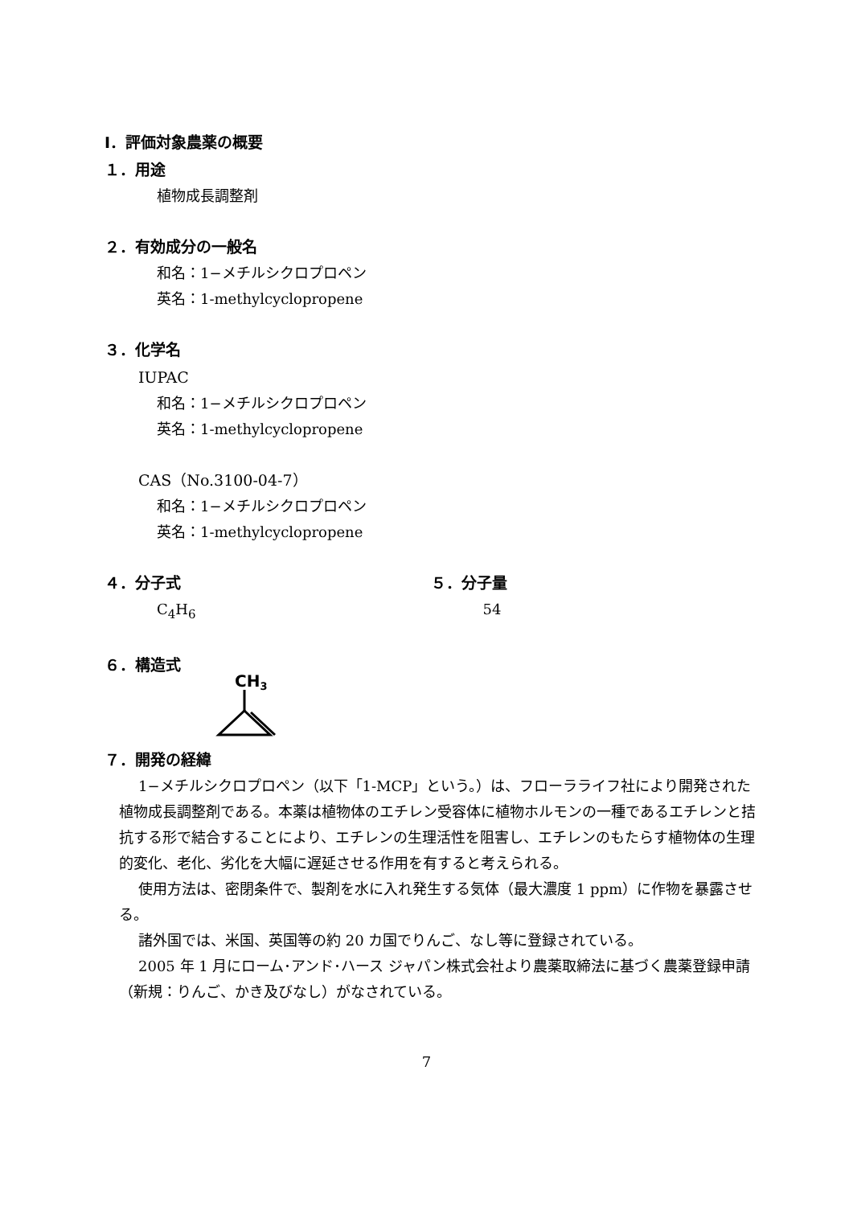Ⅰ．評価対象農薬の概要
１．用途
植物成長調整剤
２．有効成分の一般名
和名：1−メチルシクロプロペン
英名：1-methylcyclopropene
３．化学名
IUPAC
和名：1−メチルシクロプロペン
英名：1-methylcyclopropene
CAS（No.3100-04-7）
和名：1−メチルシクロプロペン
英名：1-methylcyclopropene
４．分子式
C<sub>4</sub>H<sub>6</sub>
５．分子量
54
６．構造式
CH3
７．開発の経緯
1−メチルシクロプロペン（以下「1-MCP」という。）は、フローラライフ社により開発された植物成長調整剤である。本薬は植物体のエチレン受容体に植物ホルモンの一種であるエチレンと拮抗する形で結合することにより、エチレンの生理活性を阻害し、エチレンのもたらす植物体の生理的変化、老化、劣化を大幅に遅延させる作用を有すると考えられる。
使用方法は、密閉条件で、製剤を水に入れ発生する気体（最大濃度 1 ppm）に作物を暴露させる。
諸外国では、米国、英国等の約 20 カ国でりんご、なし等に登録されている。
2005 年 1 月にローム･アンド･ハース ジャパン株式会社より農薬取締法に基づく農薬登録申請（新規：りんご、かき及びなし）がなされている。
7